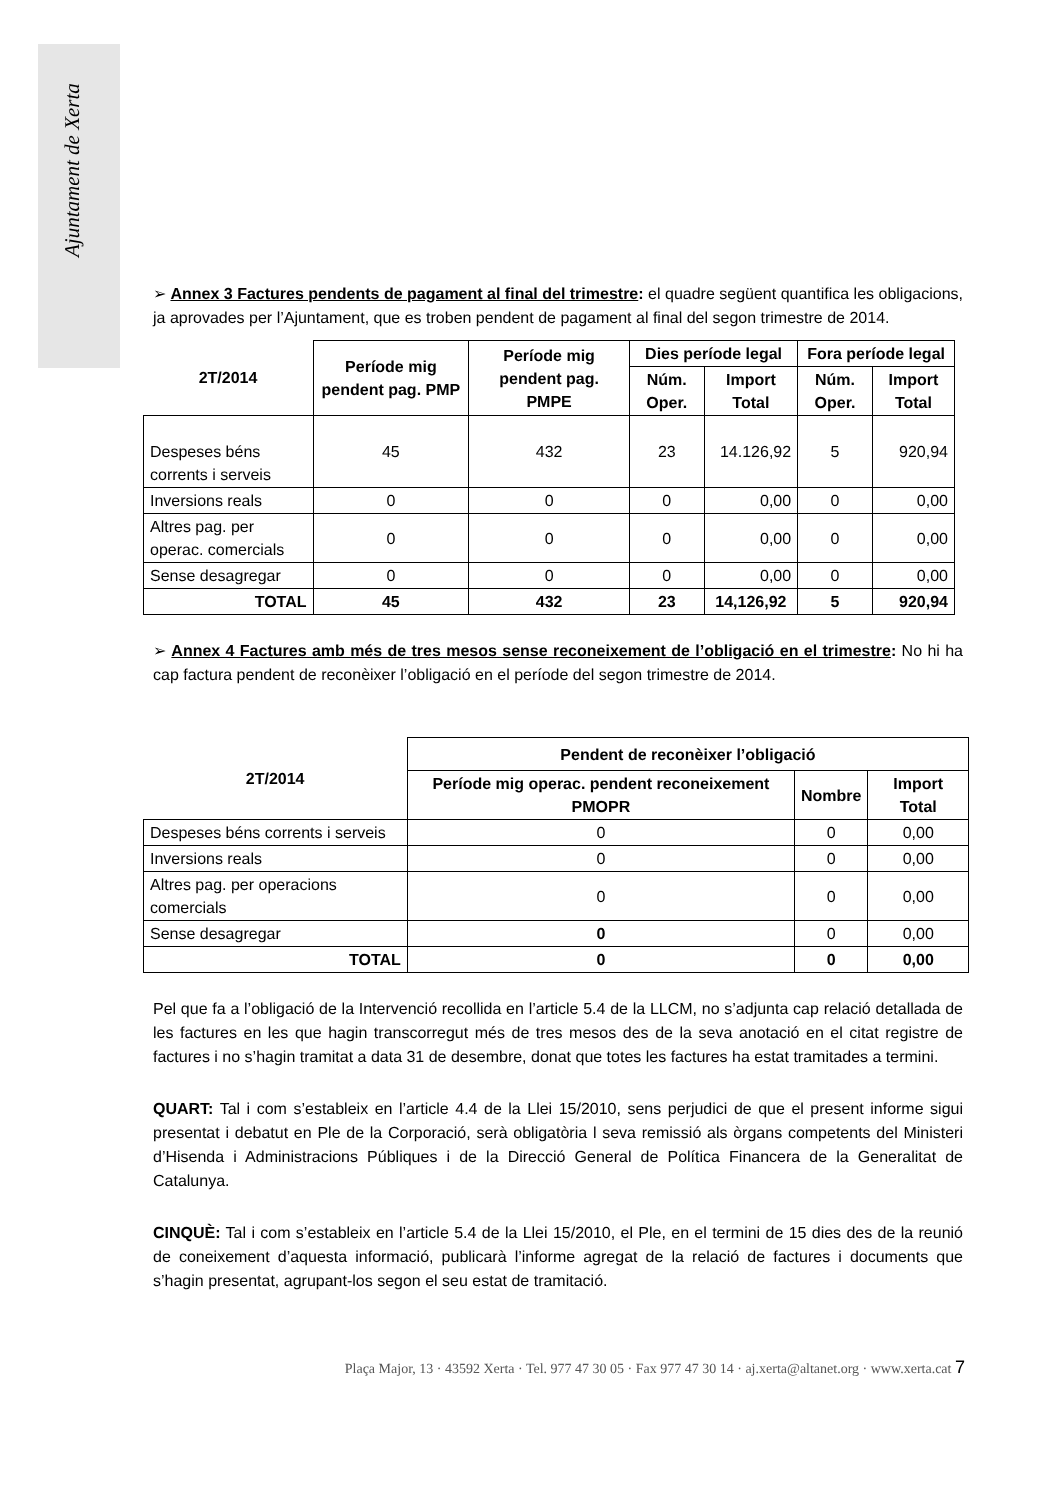Ajuntament de Xerta
➢ Annex 3 Factures pendents de pagament al final del trimestre: el quadre següent quantifica les obligacions, ja aprovades per l’Ajuntament, que es troben pendent de pagament al final del segon trimestre de 2014.
| 2T/2014 | Període mig pendent pag. PMP | Període mig pendent pag. PMPE | Dies període legal | | Fora període legal | |
| --- | --- | --- | --- | --- | --- | --- |
| | | | Núm. Oper. | Import Total | Núm. Oper. | Import Total |
| Despeses béns corrents i serveis | 45 | 432 | 23 | 14.126,92 | 5 | 920,94 |
| Inversions reals | 0 | 0 | 0 | 0,00 | 0 | 0,00 |
| Altres pag. per operac. comercials | 0 | 0 | 0 | 0,00 | 0 | 0,00 |
| Sense desagregar | 0 | 0 | 0 | 0,00 | 0 | 0,00 |
| TOTAL | 45 | 432 | 23 | 14,126,92 | 5 | 920,94 |
➢ Annex 4 Factures amb més de tres mesos sense reconeixement de l’obligació en el trimestre: No hi ha cap factura pendent de reconèixer l’obligació en el període del segon trimestre de 2014.
| 2T/2014 | Pendent de reconèixer l’obligació | | |
| --- | --- | --- | --- |
| | Període mig operac. pendent reconeixement PMOPR | Nombre | Import Total |
| Despeses béns corrents i serveis | 0 | 0 | 0,00 |
| Inversions reals | 0 | 0 | 0,00 |
| Altres pag. per operacions comercials | 0 | 0 | 0,00 |
| Sense desagregar | 0 | 0 | 0,00 |
| TOTAL | 0 | 0 | 0,00 |
Pel que fa a l’obligació de la Intervenció recollida en l’article 5.4 de la LLCM, no s’adjunta cap relació detallada de les factures en les que hagin transcorregut més de tres mesos des de la seva anotació en el citat registre de factures i no s’hagin tramitat a data 31 de desembre, donat que totes les factures ha estat tramitades a termini.
QUART: Tal i com s’estableix en l’article 4.4 de la Llei 15/2010, sens perjudici de que el present informe sigui presentat i debatut en Ple de la Corporació, serà obligatòria l seva remissió als òrgans competents del Ministeri d’Hisenda i Administracions Públiques i de la Direcció General de Política Financera de la Generalitat de Catalunya.
CINQUÈ: Tal i com s’estableix en l’article 5.4 de la Llei 15/2010, el Ple, en el termini de 15 dies des de la reunió de coneixement d’aquesta informació, publicarà l’informe agregat de la relació de factures i documents que s’hagin presentat, agrupant-los segon el seu estat de tramitació.
Plaça Major, 13 · 43592 Xerta · Tel. 977 47 30 05 · Fax 977 47 30 14 · aj.xerta@altanet.org · www.xerta.cat 7